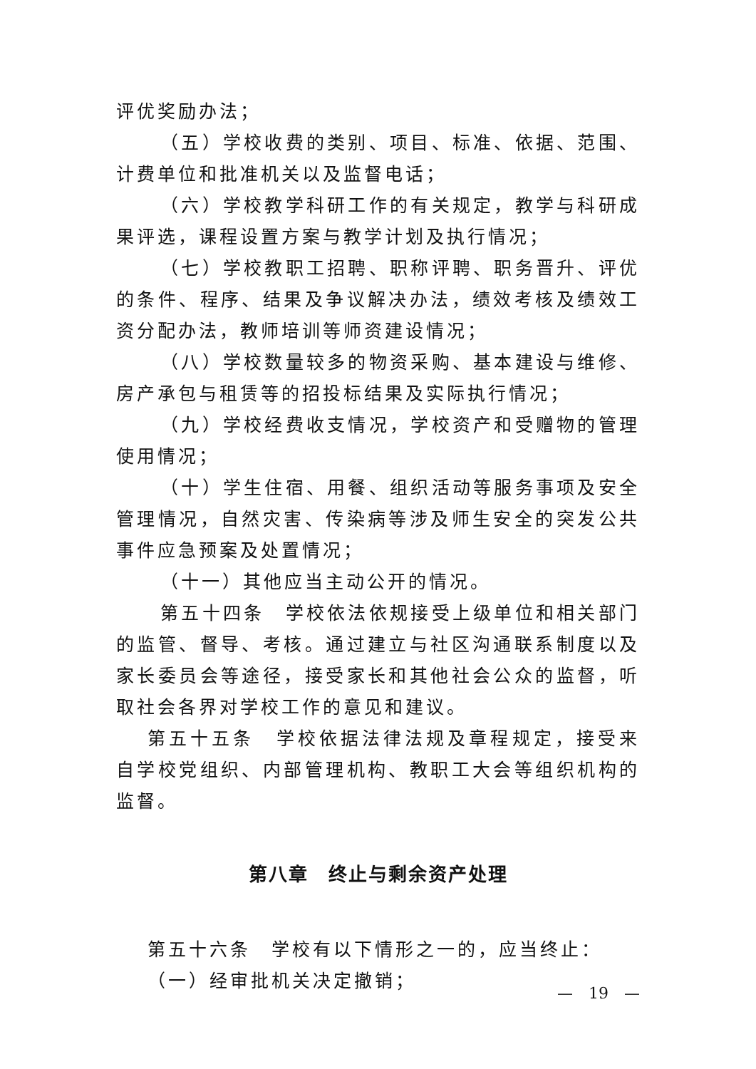评优奖励办法；
（五）学校收费的类别、项目、标准、依据、范围、计费单位和批准机关以及监督电话；
（六）学校教学科研工作的有关规定，教学与科研成果评选，课程设置方案与教学计划及执行情况；
（七）学校教职工招聘、职称评聘、职务晋升、评优的条件、程序、结果及争议解决办法，绩效考核及绩效工资分配办法，教师培训等师资建设情况；
（八）学校数量较多的物资采购、基本建设与维修、房产承包与租赁等的招投标结果及实际执行情况；
（九）学校经费收支情况，学校资产和受赠物的管理使用情况；
（十）学生住宿、用餐、组织活动等服务事项及安全管理情况，自然灾害、传染病等涉及师生安全的突发公共事件应急预案及处置情况；
（十一）其他应当主动公开的情况。
第五十四条　学校依法依规接受上级单位和相关部门的监管、督导、考核。通过建立与社区沟通联系制度以及家长委员会等途径，接受家长和其他社会公众的监督，听取社会各界对学校工作的意见和建议。
第五十五条　学校依据法律法规及章程规定，接受来自学校党组织、内部管理机构、教职工大会等组织机构的监督。
第八章　终止与剩余资产处理
第五十六条　学校有以下情形之一的，应当终止：
（一）经审批机关决定撤销；
—　19　—